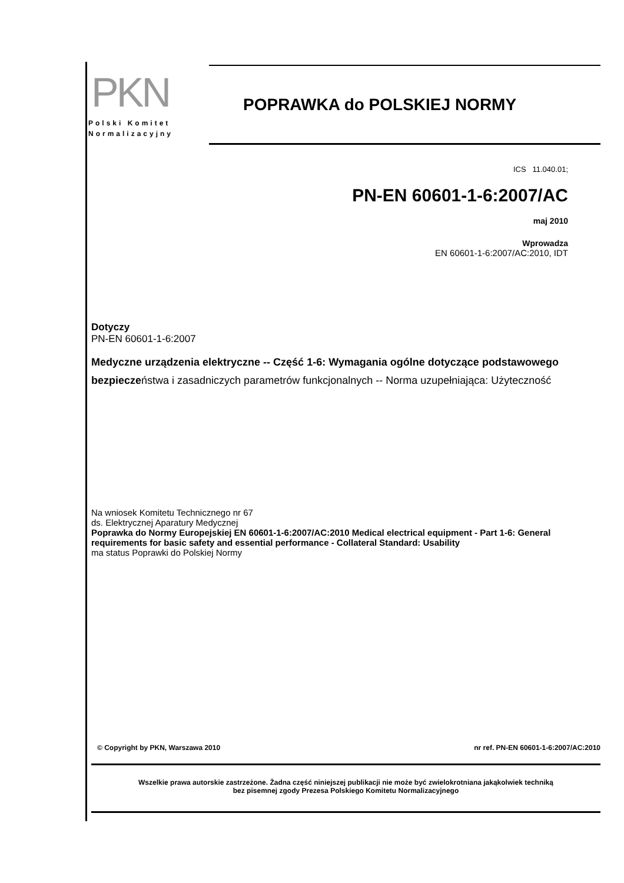PKN
Polski Komitet
Normalizacyjny
POPRAWKA do POLSKIEJ NORMY
ICS 11.040.01;
PN-EN 60601-1-6:2007/AC
maj 2010
Wprowadza
EN 60601-1-6:2007/AC:2010, IDT
Dotyczy
PN-EN 60601-1-6:2007
Medyczne urządzenia elektryczne -- Część 1-6: Wymagania ogólne dotyczące podstawowego bezpieczeństwa i zasadniczych parametrów funkcjonalnych -- Norma uzupełniająca: Użyteczność
Na wniosek Komitetu Technicznego nr 67
ds. Elektrycznej Aparatury Medycznej
Poprawka do Normy Europejskiej EN 60601-1-6:2007/AC:2010 Medical electrical equipment - Part 1-6: General requirements for basic safety and essential performance - Collateral Standard: Usability
ma status Poprawki do Polskiej Normy
© Copyright by PKN, Warszawa 2010 nr ref. PN-EN 60601-1-6:2007/AC:2010
Wszelkie prawa autorskie zastrzeżone. Żadna część niniejszej publikacji nie może być zwielokrotniana jakąkolwiek techniką
bez pisemnej zgody Prezesa Polskiego Komitetu Normalizacyjnego